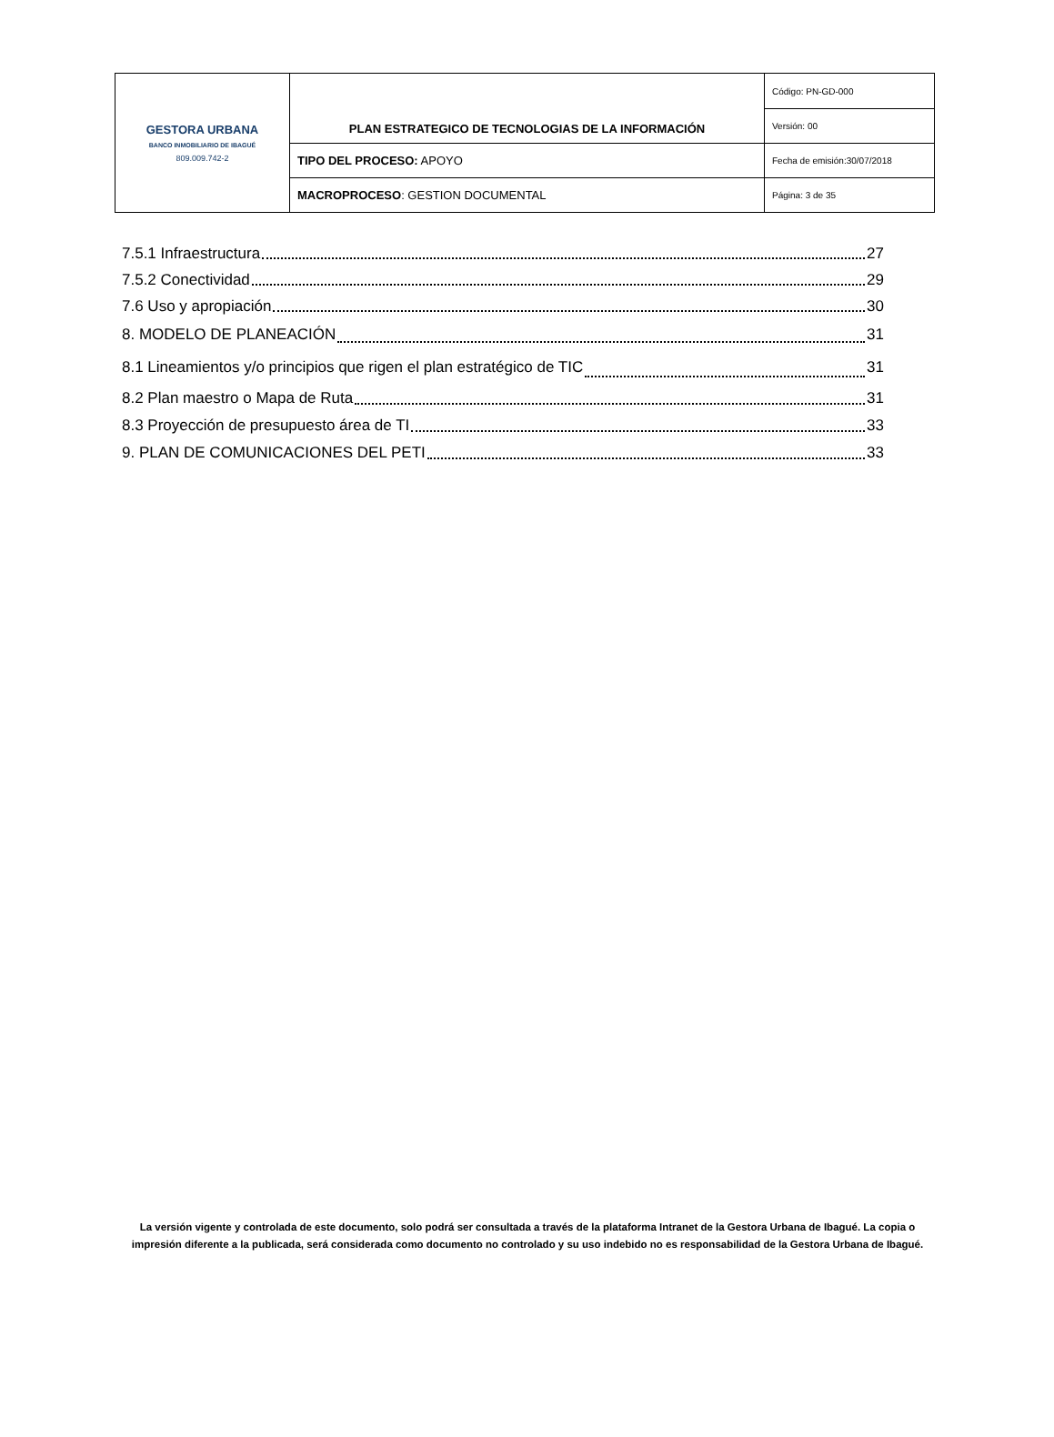| GESTORA URBANA BANCO INMOBILIARIO DE IBAGUÉ 809.009.742-2 | PLAN ESTRATEGICO DE TECNOLOGIAS DE LA INFORMACIÓN | Código: PN-GD-000 |
| | | Versión: 00 |
| | TIPO DEL PROCESO: APOYO | Fecha de emisión:30/07/2018 |
| | MACROPROCESO : GESTION DOCUMENTAL | Página: 3 de 35 |
7.5.1 Infraestructura 27
7.5.2 Conectividad 29
7.6 Uso y apropiación 30
8. MODELO DE PLANEACIÓN 31
8.1 Lineamientos y/o principios que rigen el plan estratégico de TIC 31
8.2 Plan maestro o Mapa de Ruta 31
8.3 Proyección de presupuesto área de TI 33
9. PLAN DE COMUNICACIONES DEL PETI 33
La versión vigente y controlada de este documento, solo podrá ser consultada a través de la plataforma Intranet de la Gestora Urbana de Ibagué. La copia o impresión diferente a la publicada, será considerada como documento no controlado y su uso indebido no es responsabilidad de la Gestora Urbana de Ibagué.